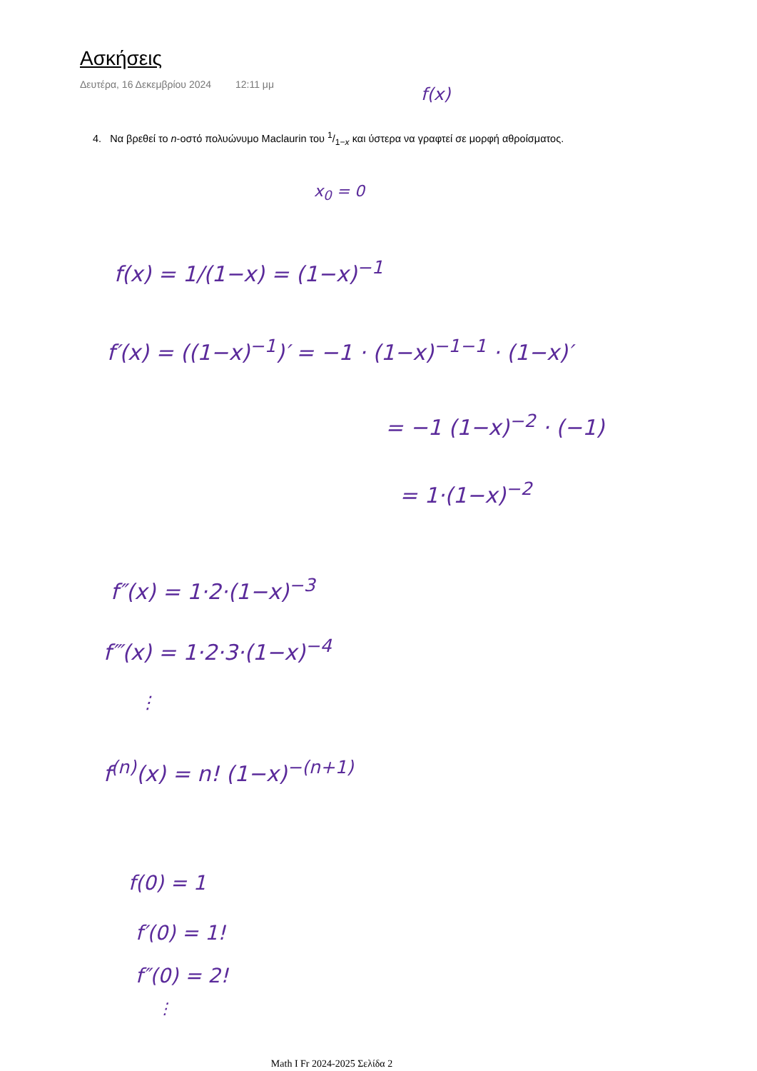Ασκήσεις
Δευτέρα, 16 Δεκεμβρίου 2024 12:11 μμ
4. Να βρεθεί το n-οστό πολυώνυμο Maclaurin του 1/1−x και ύστερα να γραφτεί σε μορφή αθροίσματος.
f(x)
x<sub>0</sub> = 0
f(x) = 1/(1−x) = (1−x)<sup>−1</sup>
f′(x) = ((1−x)<sup>−1</sup>)′ = −1 · (1−x)<sup>−1−1</sup> · (1−x)′
= −1 (1−x)<sup>−2</sup> · (−1)
= 1·(1−x)<sup>−2</sup>
f″(x) = 1·2·(1−x)<sup>−3</sup>
f‴(x) = 1·2·3·(1−x)<sup>−4</sup>
⋮
f<sup>(n)</sup>(x) = n! (1−x)<sup>−(n+1)</sup>
f(0) = 1
f′(0) = 1!
f″(0) = 2!
⋮
Math I Fr 2024-2025 Σελίδα 2